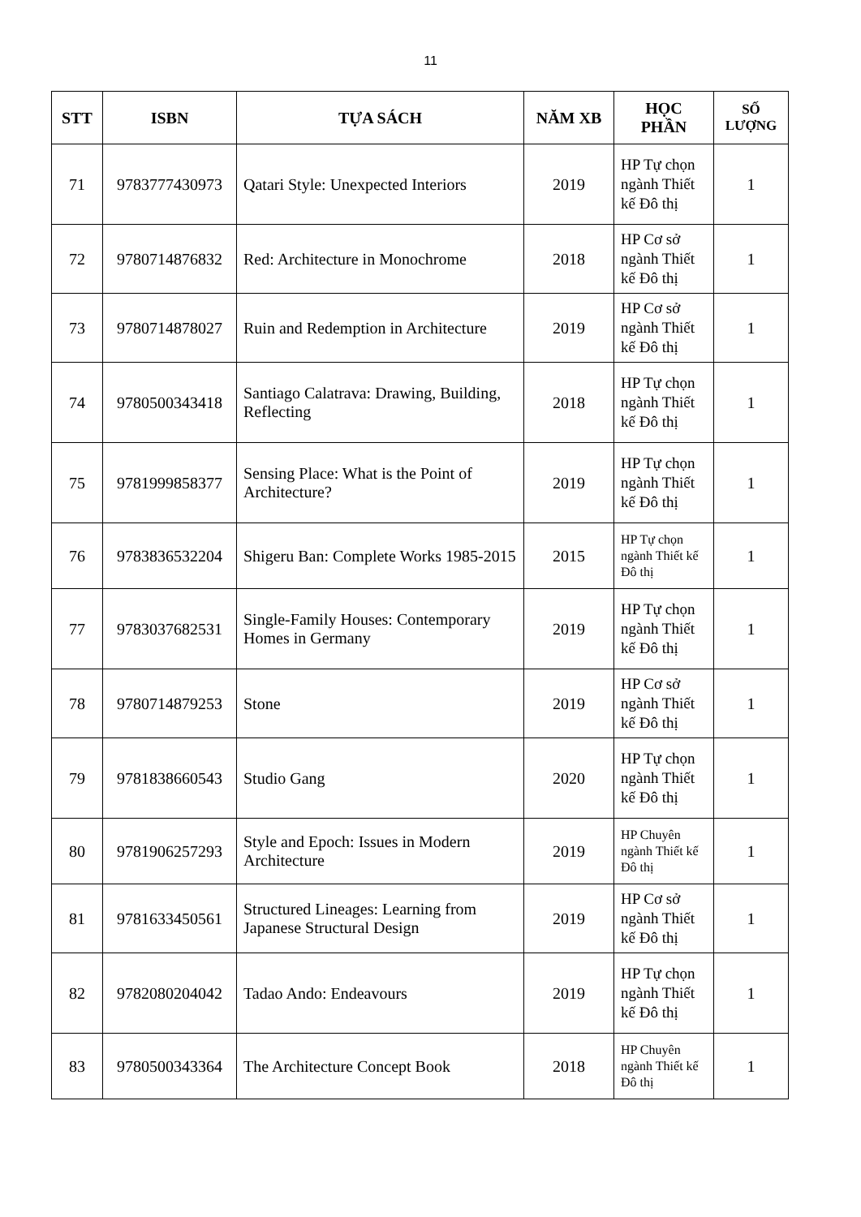11
| STT | ISBN | TỰA SÁCH | NĂM XB | HỌC PHẦN | SỐ LƯỢNG |
| --- | --- | --- | --- | --- | --- |
| 71 | 9783777430973 | Qatari Style: Unexpected Interiors | 2019 | HP Tự chọn ngành Thiết kế Đô thị | 1 |
| 72 | 9780714876832 | Red: Architecture in Monochrome | 2018 | HP Cơ sở ngành Thiết kế Đô thị | 1 |
| 73 | 9780714878027 | Ruin and Redemption in Architecture | 2019 | HP Cơ sở ngành Thiết kế Đô thị | 1 |
| 74 | 9780500343418 | Santiago Calatrava: Drawing, Building, Reflecting | 2018 | HP Tự chọn ngành Thiết kế Đô thị | 1 |
| 75 | 9781999858377 | Sensing Place: What is the Point of Architecture? | 2019 | HP Tự chọn ngành Thiết kế Đô thị | 1 |
| 76 | 9783836532204 | Shigeru Ban: Complete Works 1985-2015 | 2015 | HP Tự chọn ngành Thiết kế Đô thị | 1 |
| 77 | 9783037682531 | Single-Family Houses: Contemporary Homes in Germany | 2019 | HP Tự chọn ngành Thiết kế Đô thị | 1 |
| 78 | 9780714879253 | Stone | 2019 | HP Cơ sở ngành Thiết kế Đô thị | 1 |
| 79 | 9781838660543 | Studio Gang | 2020 | HP Tự chọn ngành Thiết kế Đô thị | 1 |
| 80 | 9781906257293 | Style and Epoch: Issues in Modern Architecture | 2019 | HP Chuyên ngành Thiết kế Đô thị | 1 |
| 81 | 9781633450561 | Structured Lineages: Learning from Japanese Structural Design | 2019 | HP Cơ sở ngành Thiết kế Đô thị | 1 |
| 82 | 9782080204042 | Tadao Ando: Endeavours | 2019 | HP Tự chọn ngành Thiết kế Đô thị | 1 |
| 83 | 9780500343364 | The Architecture Concept Book | 2018 | HP Chuyên ngành Thiết kế Đô thị | 1 |